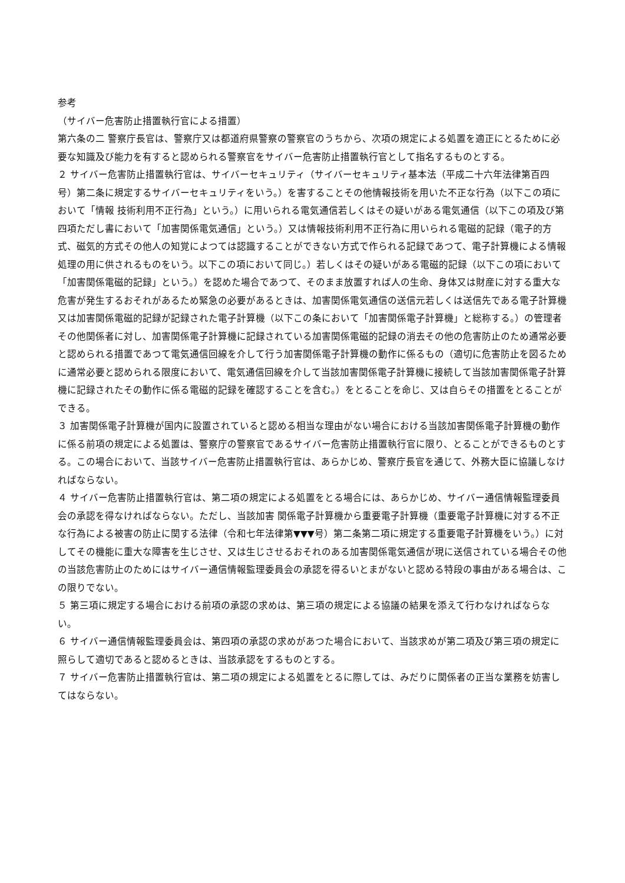参考
（サイバー危害防止措置執行官による措置）
第六条の二 警察庁長官は、警察庁又は都道府県警察の警察官のうちから、次項の規定による処置を適正にとるために必要な知識及び能力を有すると認められる警察官をサイバー危害防止措置執行官として指名するものとする。
２ サイバー危害防止措置執行官は、サイバーセキュリティ（サイバーセキュリティ基本法（平成二十六年法律第百四号）第二条に規定するサイバーセキュリティをいう。）を害することその他情報技術を用いた不正な行為（以下この項において「情報 技術利用不正行為」という。）に用いられる電気通信若しくはその疑いがある電気通信（以下この項及び第四項ただし書において「加害関係電気通信」という。）又は情報技術利用不正行為に用いられる電磁的記録（電子的方式、磁気的方式その他人の知覚によつては認識することができない方式で作られる記録であつて、電子計算機による情報処理の用に供されるものをいう。以下この項において同じ。）若しくはその疑いがある電磁的記録（以下この項において「加害関係電磁的記録」という。）を認めた場合であつて、そのまま放置すれば人の生命、身体又は財産に対する重大な危害が発生するおそれがあるため緊急の必要があるときは、加害関係電気通信の送信元若しくは送信先である電子計算機又は加害関係電磁的記録が記録された電子計算機（以下この条において「加害関係電子計算機」と総称する。）の管理者その他関係者に対し、加害関係電子計算機に記録されている加害関係電磁的記録の消去その他の危害防止のため通常必要と認められる措置であつて電気通信回線を介して行う加害関係電子計算機の動作に係るもの（適切に危害防止を図るために通常必要と認められる限度において、電気通信回線を介して当該加害関係電子計算機に接続して当該加害関係電子計算機に記録されたその動作に係る電磁的記録を確認することを含む。）をとることを命じ、又は自らその措置をとることができる。
３ 加害関係電子計算機が国内に設置されていると認める相当な理由がない場合における当該加害関係電子計算機の動作に係る前項の規定による処置は、警察庁の警察官であるサイバー危害防止措置執行官に限り、とることができるものとする。この場合において、当該サイバー危害防止措置執行官は、あらかじめ、警察庁長官を通じて、外務大臣に協議しなければならない。
４ サイバー危害防止措置執行官は、第二項の規定による処置をとる場合には、あらかじめ、サイバー通信情報監理委員会の承認を得なければならない。ただし、当該加害 関係電子計算機から重要電子計算機（重要電子計算機に対する不正な行為による被害の防止に関する法律（令和七年法律第▼▼▼号）第二条第二項に規定する重要電子計算機をいう。）に対してその機能に重大な障害を生じさせ、又は生じさせるおそれのある加害関係電気通信が現に送信されている場合その他の当該危害防止のためにはサイバー通信情報監理委員会の承認を得るいとまがないと認める特段の事由がある場合は、この限りでない。
５ 第三項に規定する場合における前項の承認の求めは、第三項の規定による協議の結果を添えて行わなければならない。
６ サイバー通信情報監理委員会は、第四項の承認の求めがあつた場合において、当該求めが第二項及び第三項の規定に照らして適切であると認めるときは、当該承認をするものとする。
７ サイバー危害防止措置執行官は、第二項の規定による処置をとるに際しては、みだりに関係者の正当な業務を妨害してはならない。